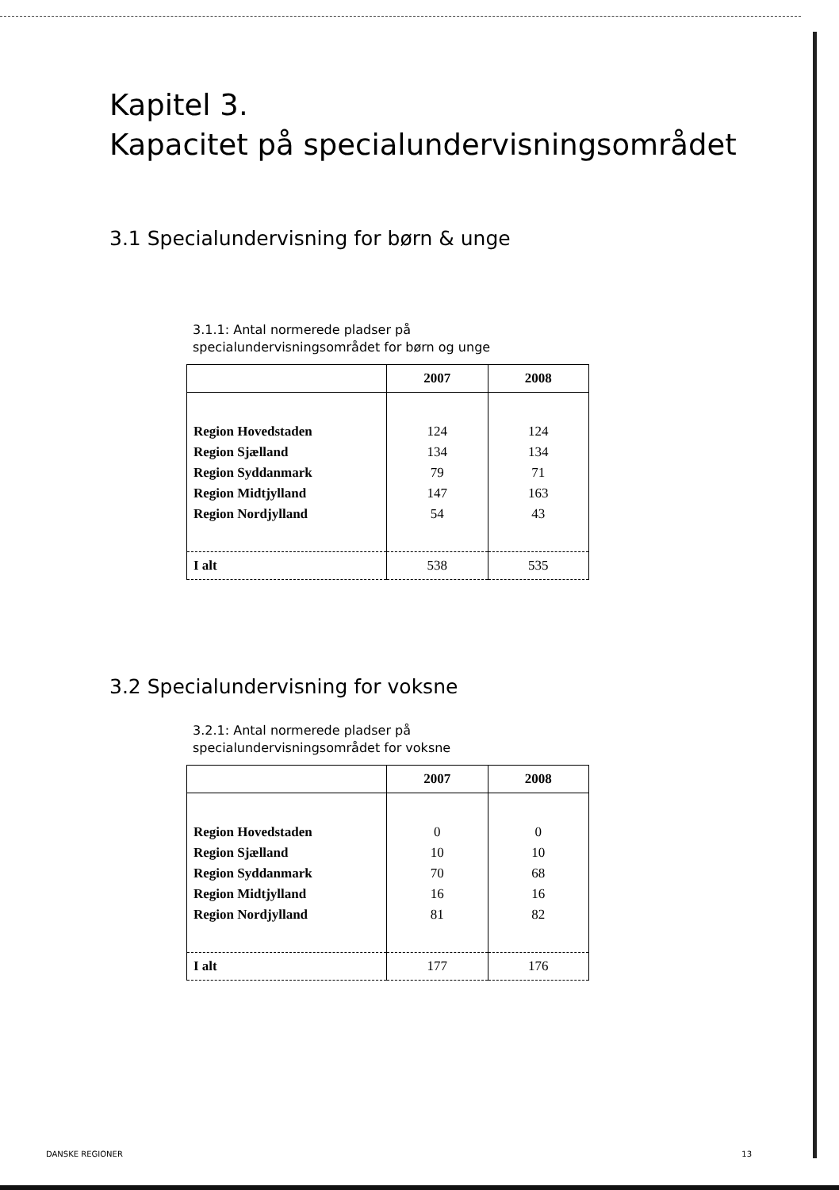Kapitel 3.
Kapacitet på specialundervisningsområdet
3.1 Specialundervisning for børn & unge
3.1.1: Antal normerede pladser på specialundervisningsområdet for børn og unge
| | 2007 | 2008 |
| --- | --- | --- |
| Region Hovedstaden | 124 | 124 |
| Region Sjælland | 134 | 134 |
| Region Syddanmark | 79 | 71 |
| Region Midtjylland | 147 | 163 |
| Region Nordjylland | 54 | 43 |
| I alt | 538 | 535 |
3.2 Specialundervisning for voksne
3.2.1: Antal normerede pladser på specialundervisningsområdet for voksne
| | 2007 | 2008 |
| --- | --- | --- |
| Region Hovedstaden | 0 | 0 |
| Region Sjælland | 10 | 10 |
| Region Syddanmark | 70 | 68 |
| Region Midtjylland | 16 | 16 |
| Region Nordjylland | 81 | 82 |
| I alt | 177 | 176 |
DANSKE REGIONER 13